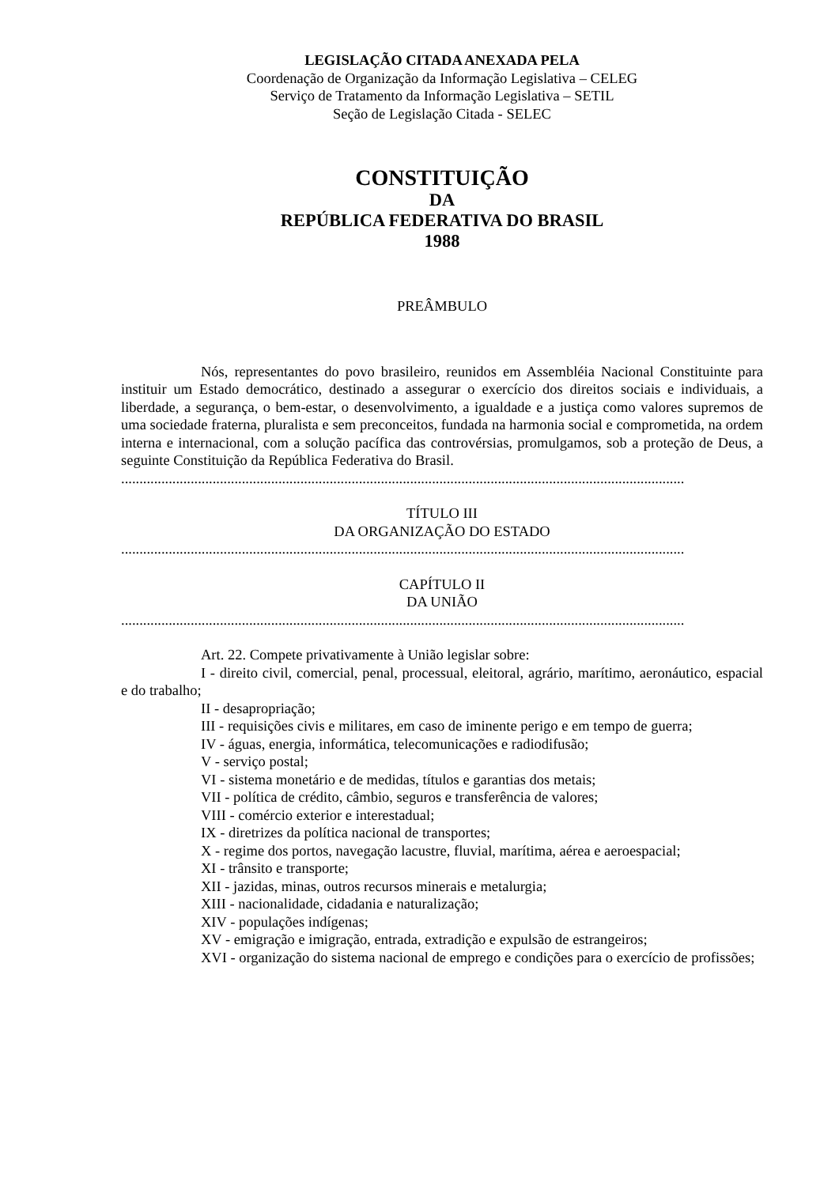LEGISLAÇÃO CITADA ANEXADA PELA
Coordenação de Organização da Informação Legislativa – CELEG
Serviço de Tratamento da Informação Legislativa – SETIL
Seção de Legislação Citada - SELEC
CONSTITUIÇÃO
DA
REPÚBLICA FEDERATIVA DO BRASIL
1988
PREÂMBULO
Nós, representantes do povo brasileiro, reunidos em Assembléia Nacional Constituinte para instituir um Estado democrático, destinado a assegurar o exercício dos direitos sociais e individuais, a liberdade, a segurança, o bem-estar, o desenvolvimento, a igualdade e a justiça como valores supremos de uma sociedade fraterna, pluralista e sem preconceitos, fundada na harmonia social e comprometida, na ordem interna e internacional, com a solução pacífica das controvérsias, promulgamos, sob a proteção de Deus, a seguinte Constituição da República Federativa do Brasil.
..........................................................................................................................................................
TÍTULO III
DA ORGANIZAÇÃO DO ESTADO
..........................................................................................................................................................
CAPÍTULO II
DA UNIÃO
..........................................................................................................................................................
Art. 22. Compete privativamente à União legislar sobre:
I - direito civil, comercial, penal, processual, eleitoral, agrário, marítimo, aeronáutico, espacial e do trabalho;
II - desapropriação;
III - requisições civis e militares, em caso de iminente perigo e em tempo de guerra;
IV - águas, energia, informática, telecomunicações e radiodifusão;
V - serviço postal;
VI - sistema monetário e de medidas, títulos e garantias dos metais;
VII - política de crédito, câmbio, seguros e transferência de valores;
VIII - comércio exterior e interestadual;
IX - diretrizes da política nacional de transportes;
X - regime dos portos, navegação lacustre, fluvial, marítima, aérea e aeroespacial;
XI - trânsito e transporte;
XII - jazidas, minas, outros recursos minerais e metalurgia;
XIII - nacionalidade, cidadania e naturalização;
XIV - populações indígenas;
XV - emigração e imigração, entrada, extradição e expulsão de estrangeiros;
XVI - organização do sistema nacional de emprego e condições para o exercício de profissões;